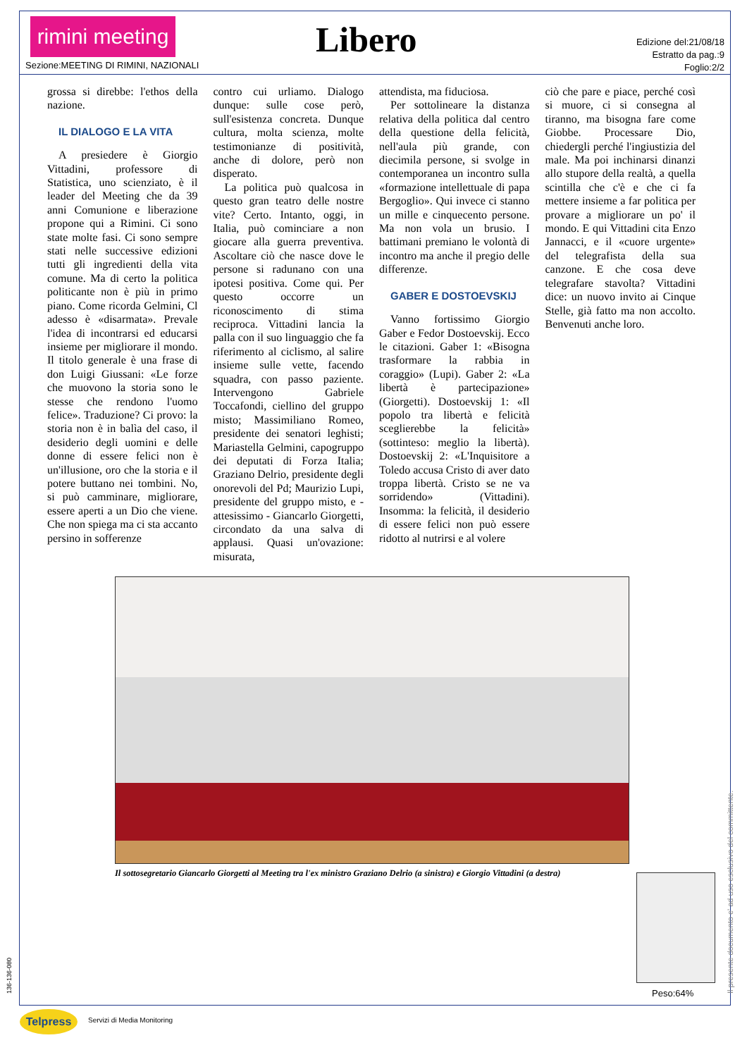rimini meeting
Libero
Sezione:MEETING DI RIMINI, NAZIONALI
Edizione del:21/08/18
Estratto da pag.:9
Foglio:2/2
grossa si direbbe: l'ethos della nazione.
IL DIALOGO E LA VITA
A presiedere è Giorgio Vittadini, professore di Statistica, uno scienziato, è il leader del Meeting che da 39 anni Comunione e liberazione propone qui a Rimini. Ci sono state molte fasi. Ci sono sempre stati nelle successive edizioni tutti gli ingredienti della vita comune. Ma di certo la politica politicante non è più in primo piano. Come ricorda Gelmini, Cl adesso è «disarmata». Prevale l'idea di incontrarsi ed educarsi insieme per migliorare il mondo. Il titolo generale è una frase di don Luigi Giussani: «Le forze che muovono la storia sono le stesse che rendono l'uomo felice». Traduzione? Ci provo: la storia non è in balìa del caso, il desiderio degli uomini e delle donne di essere felici non è un'illusione, oro che la storia e il potere buttano nei tombini. No, si può camminare, migliorare, essere aperti a un Dio che viene. Che non spiega ma ci sta accanto persino in sofferenze
contro cui urliamo. Dialogo dunque: sulle cose però, sull'esistenza concreta. Dunque cultura, molta scienza, molte testimonianze di positività, anche di dolore, però non disperato.
La politica può qualcosa in questo gran teatro delle nostre vite? Certo. Intanto, oggi, in Italia, può cominciare a non giocare alla guerra preventiva. Ascoltare ciò che nasce dove le persone si radunano con una ipotesi positiva. Come qui. Per questo occorre un riconoscimento di stima reciproca. Vittadini lancia la palla con il suo linguaggio che fa riferimento al ciclismo, al salire insieme sulle vette, facendo squadra, con passo paziente. Intervengono Gabriele Toccafondi, ciellino del gruppo misto; Massimiliano Romeo, presidente dei senatori leghisti; Mariastella Gelmini, capogruppo dei deputati di Forza Italia; Graziano Delrio, presidente degli onorevoli del Pd; Maurizio Lupi, presidente del gruppo misto, e - attesissimo - Giancarlo Giorgetti, circondato da una salva di applausi. Quasi un'ovazione: misurata,
attendista, ma fiduciosa.
Per sottolineare la distanza relativa della politica dal centro della questione della felicità, nell'aula più grande, con diecimila persone, si svolge in contemporanea un incontro sulla «formazione intellettuale di papa Bergoglio». Qui invece ci stanno un mille e cinquecento persone. Ma non vola un brusio. I battimani premiano le volontà di incontro ma anche il pregio delle differenze.
GABER E DOSTOEVSKIJ
Vanno fortissimo Giorgio Gaber e Fedor Dostoevskij. Ecco le citazioni. Gaber 1: «Bisogna trasformare la rabbia in coraggio» (Lupi). Gaber 2: «La libertà è partecipazione» (Giorgetti). Dostoevskij 1: «Il popolo tra libertà e felicità sceglierebbe la felicità» (sottinteso: meglio la libertà). Dostoevskij 2: «L'Inquisitore a Toledo accusa Cristo di aver dato troppa libertà. Cristo se ne va sorridendo» (Vittadini). Insomma: la felicità, il desiderio di essere felici non può essere ridotto al nutrirsi e al volere
ciò che pare e piace, perché così si muore, ci si consegna al tiranno, ma bisogna fare come Giobbe. Processare Dio, chiedergli perché l'ingiustizia del male. Ma poi inchinarsi dinanzi allo stupore della realtà, a quella scintilla che c'è e che ci fa mettere insieme a far politica per provare a migliorare un po' il mondo. E qui Vittadini cita Enzo Jannacci, e il «cuore urgente» del telegrafista della sua canzone. E che cosa deve telegrafare stavolta? Vittadini dice: un nuovo invito ai Cinque Stelle, già fatto ma non accolto. Benvenuti anche loro.
Il sottosegretario Giancarlo Giorgetti al Meeting tra l'ex ministro Graziano Delrio (a sinistra) e Giorgio Vittadini (a destra)
Peso:64% Il presente documento e' ad uso esclusivo del committente.
136-136-080
Telpress Servizi di Media Monitoring